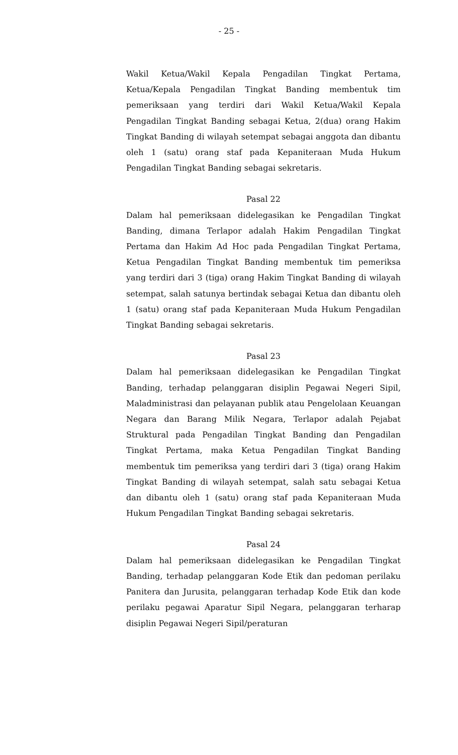- 25 -
Wakil Ketua/Wakil Kepala Pengadilan Tingkat Pertama, Ketua/Kepala Pengadilan Tingkat Banding membentuk tim pemeriksaan yang terdiri dari Wakil Ketua/Wakil Kepala Pengadilan Tingkat Banding sebagai Ketua, 2(dua) orang Hakim Tingkat Banding di wilayah setempat sebagai anggota dan dibantu oleh 1 (satu) orang staf pada Kepaniteraan Muda Hukum Pengadilan Tingkat Banding sebagai sekretaris.
Pasal 22
Dalam hal pemeriksaan didelegasikan ke Pengadilan Tingkat Banding, dimana Terlapor adalah Hakim Pengadilan Tingkat Pertama dan Hakim Ad Hoc pada Pengadilan Tingkat Pertama, Ketua Pengadilan Tingkat Banding membentuk tim pemeriksa yang terdiri dari 3 (tiga) orang Hakim Tingkat Banding di wilayah setempat, salah satunya bertindak sebagai Ketua dan dibantu oleh 1 (satu) orang staf pada Kepaniteraan Muda Hukum Pengadilan Tingkat Banding sebagai sekretaris.
Pasal 23
Dalam hal pemeriksaan didelegasikan ke Pengadilan Tingkat Banding, terhadap pelanggaran disiplin Pegawai Negeri Sipil, Maladministrasi dan pelayanan publik atau Pengelolaan Keuangan Negara dan Barang Milik Negara, Terlapor adalah Pejabat Struktural pada Pengadilan Tingkat Banding dan Pengadilan Tingkat Pertama, maka Ketua Pengadilan Tingkat Banding membentuk tim pemeriksa yang terdiri dari 3 (tiga) orang Hakim Tingkat Banding di wilayah setempat, salah satu sebagai Ketua dan dibantu oleh 1 (satu) orang staf pada Kepaniteraan Muda Hukum Pengadilan Tingkat Banding sebagai sekretaris.
Pasal 24
Dalam hal pemeriksaan didelegasikan ke Pengadilan Tingkat Banding, terhadap pelanggaran Kode Etik dan pedoman perilaku Panitera dan Jurusita, pelanggaran terhadap Kode Etik dan kode perilaku pegawai Aparatur Sipil Negara, pelanggaran terharap disiplin Pegawai Negeri Sipil/peraturan